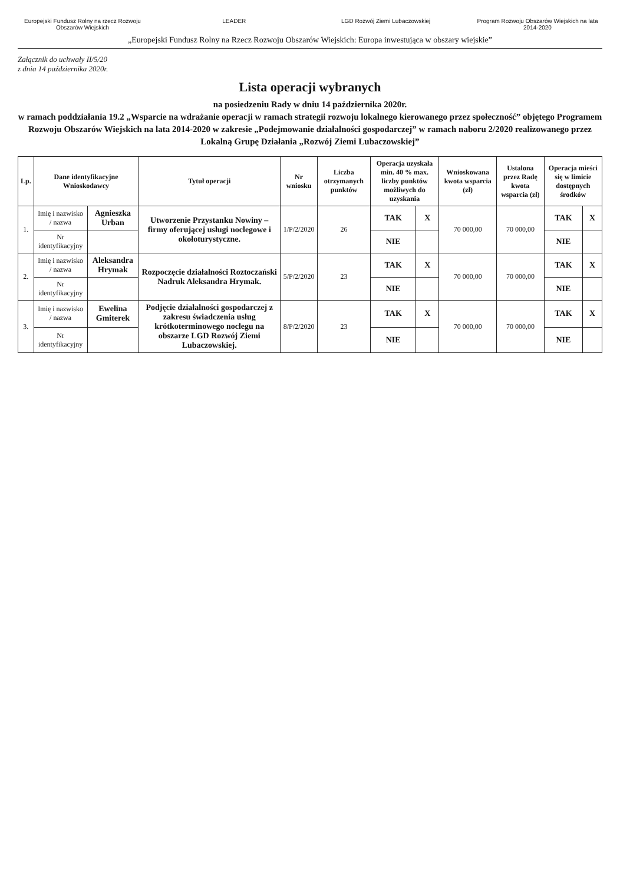Europejski Fundusz Rolny na rzecz Rozwoju Obszarów Wiejskich
LEADER LGD Rozwój Ziemi Lubaczowskiej Program Rozwoju Obszarów Wiejskich na lata 2014-2020
„Europejski Fundusz Rolny na Rzecz Rozwoju Obszarów Wiejskich: Europa inwestująca w obszary wiejskie”
Załącznik do uchwały II/5/20
z dnia 14 października 2020r.
Lista operacji wybranych
na posiedzeniu Rady w dniu 14 października 2020r.
w ramach poddziałania 19.2 „Wsparcie na wdrażanie operacji w ramach strategii rozwoju lokalnego kierowanego przez społeczność” objętego Programem Rozwoju Obszarów Wiejskich na lata 2014-2020 w zakresie „Podejmowanie działalności gospodarczej” w ramach naboru 2/2020 realizowanego przez Lokalną Grupę Działania „Rozwój Ziemi Lubaczowskiej”
| Lp. | Dane identyfikacyjne Wnioskodawcy | | Tytuł operacji | Nr wniosku | Liczba otrzymanych punktów | Operacja uzyskała min. 40 % max. liczby punktów możliwych do uzyskania | | Wnioskowana kwota wsparcia (zł) | Ustalona przez Radę kwota wsparcia (zł) | Operacja mieści się w limicie dostępnych środków | |
| --- | --- | --- | --- | --- | --- | --- | --- | --- | --- | --- | --- |
| 1. | Imię i nazwisko / nazwa | Agnieszka Urban | Utworzenie Przystanku Nowiny – firmy oferującej usługi noclegowe i okołoturystyczne. | 1/P/2/2020 | 26 | TAK | X | 70 000,00 | 70 000,00 | TAK | X |
| | Nr identyfikacyjny | | | | | NIE | | | | NIE | |
| 2. | Imię i nazwisko / nazwa | Aleksandra Hrymak | Rozpoczęcie działalności Roztoczański Nadruk Aleksandra Hrymak. | 5/P/2/2020 | 23 | TAK | X | 70 000,00 | 70 000,00 | TAK | X |
| | Nr identyfikacyjny | | | | | NIE | | | | NIE | |
| 3. | Imię i nazwisko / nazwa | Ewelina Gmiterek | Podjęcie działalności gospodarczej z zakresu świadczenia usług krótkoterminowego noclegu na obszarze LGD Rozwój Ziemi Lubaczowskiej. | 8/P/2/2020 | 23 | TAK | X | 70 000,00 | 70 000,00 | TAK | X |
| | Nr identyfikacyjny | | | | | NIE | | | | NIE | |